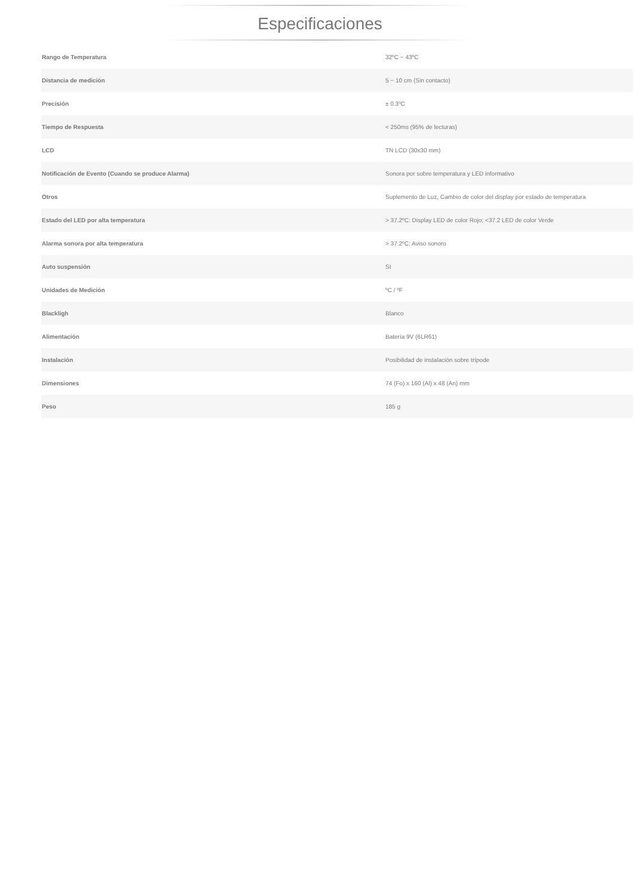Especificaciones
| Rango de Temperatura | 32ºC ~ 43ºC |
| Distancia de medición | 5 ~ 10 cm (Sin contacto) |
| Precisión | ± 0.3ºC |
| Tiempo de Respuesta | < 250ms (95% de lecturas) |
| LCD | TN LCD (30x30 mm) |
| Notificación de Evento (Cuando se produce Alarma) | Sonora por sobre temperatura y LED informativo |
| Otros | Suplemento de Luz, Cambio de color del display por estado de temperatura |
| Estado del LED por alta temperatura | > 37.2ºC: Display LED de color Rojo; <37.2 LED de color Verde |
| Alarma sonora por alta temperatura | > 37.2ºC: Aviso sonoro |
| Auto suspensión | SI |
| Unidades de Medición | ºC / ºF |
| Blackligh | Blanco |
| Alimentación | Batería 9V (6LR61) |
| Instalación | Posibilidad de instalación sobre trípode |
| Dimensiones | 74 (Fo) x 160 (Al) x 48 (An) mm |
| Peso | 185 g |